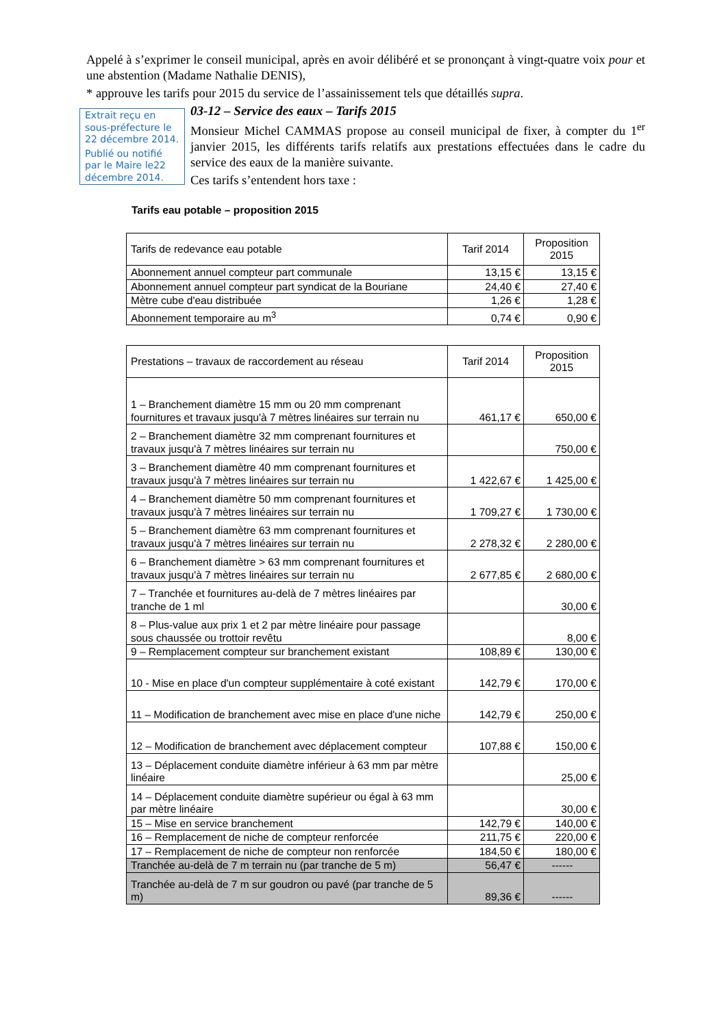Appelé à s’exprimer le conseil municipal, après en avoir délibéré et se prononçant à vingt-quatre voix pour et une abstention (Madame Nathalie DENIS),
* approuve les tarifs pour 2015 du service de l’assainissement tels que détaillés supra.
Extrait reçu en sous-préfecture le 22 décembre 2014.
Publié ou notifié par le Maire le22 décembre 2014.
03-12 – Service des eaux – Tarifs 2015
Monsieur Michel CAMMAS propose au conseil municipal de fixer, à compter du 1<sup>er</sup> janvier 2015, les différents tarifs relatifs aux prestations effectuées dans le cadre du service des eaux de la manière suivante.
Ces tarifs s’entendent hors taxe :
Tarifs eau potable – proposition 2015
| Tarifs de redevance eau potable | Tarif 2014 | Proposition 2015 |
| --- | --- | --- |
| Abonnement annuel compteur part communale | 13,15 € | 13,15 € |
| Abonnement annuel compteur part syndicat de la Bouriane | 24,40 € | 27,40 € |
| Mètre cube d'eau distribuée | 1,26 € | 1,28 € |
| Abonnement temporaire au m<sup>3</sup> | 0,74 € | 0,90 € |
| Prestations – travaux de raccordement au réseau | Tarif 2014 | Proposition 2015 |
| --- | --- | --- |
| 1 – Branchement diamètre 15 mm ou 20 mm comprenant fournitures et travaux jusqu'à 7 mètres linéaires sur terrain nu | 461,17 € | 650,00 € |
| 2 – Branchement diamètre 32 mm comprenant fournitures et travaux jusqu'à 7 mètres linéaires sur terrain nu | | 750,00 € |
| 3 – Branchement diamètre 40 mm comprenant fournitures et travaux jusqu'à 7 mètres linéaires sur terrain nu | 1 422,67 € | 1 425,00 € |
| 4 – Branchement diamètre 50 mm comprenant fournitures et travaux jusqu'à 7 mètres linéaires sur terrain nu | 1 709,27 € | 1 730,00 € |
| 5 – Branchement diamètre 63 mm comprenant fournitures et travaux jusqu'à 7 mètres linéaires sur terrain nu | 2 278,32 € | 2 280,00 € |
| 6 – Branchement diamètre > 63 mm comprenant fournitures et travaux jusqu'à 7 mètres linéaires sur terrain nu | 2 677,85 € | 2 680,00 € |
| 7 – Tranchée et fournitures au-delà de 7 mètres linéaires par tranche de 1 ml | | 30,00 € |
| 8 – Plus-value aux prix 1 et 2 par mètre linéaire pour passage sous chaussée ou trottoir revêtu | | 8,00 € |
| 9 – Remplacement compteur sur branchement existant | 108,89 € | 130,00 € |
| 10 - Mise en place d'un compteur supplémentaire à coté existant | 142,79 € | 170,00 € |
| 11 – Modification de branchement avec mise en place d'une niche | 142,79 € | 250,00 € |
| 12 – Modification de branchement avec déplacement compteur | 107,88 € | 150,00 € |
| 13 – Déplacement conduite diamètre inférieur à 63 mm par mètre linéaire | | 25,00 € |
| 14 – Déplacement conduite diamètre supérieur ou égal à 63 mm par mètre linéaire | | 30,00 € |
| 15 – Mise en service branchement | 142,79 € | 140,00 € |
| 16 – Remplacement de niche de compteur renforcée | 211,75 € | 220,00 € |
| 17 – Remplacement de niche de compteur non renforcée | 184,50 € | 180,00 € |
| Tranchée au-delà de 7 m terrain nu (par tranche de 5 m) | 56,47 € | ------ |
| Tranchée au-delà de 7 m sur goudron ou pavé (par tranche de 5 m) | 89,36 € | ------ |